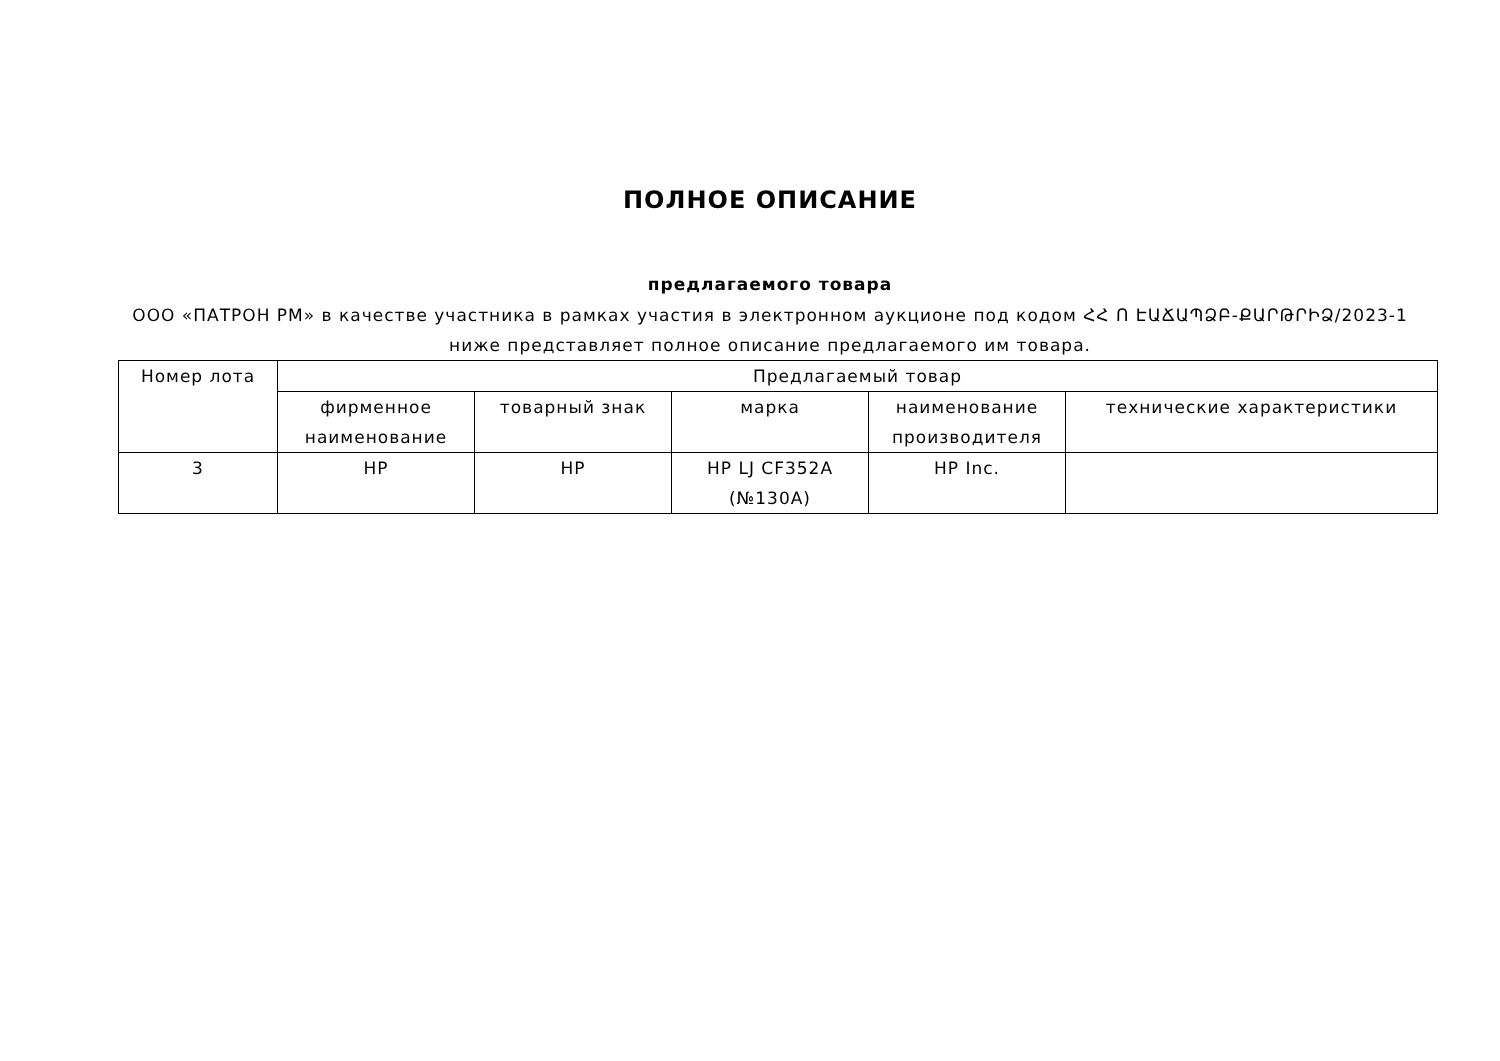ПОЛНОЕ ОПИСАНИЕ
предлагаемого товара
ООО «ПАТРОН РМ» в качестве участника в рамках участия в электронном аукционе под кодом ՀՀ Ո ԷԱՃԱՊՁԲ-ՔԱՐԹՐԻՁ/2023-1
ниже представляет полное описание предлагаемого им товара.
| Номер лота | Предлагаемый товар | | | | |
| --- | --- | --- | --- | --- | --- |
| | фирменное наименование | товарный знак | марка | наименование производителя | технические характеристики |
| 3 | HP | HP | HP LJ CF352A (№130A) | HP Inc. | |